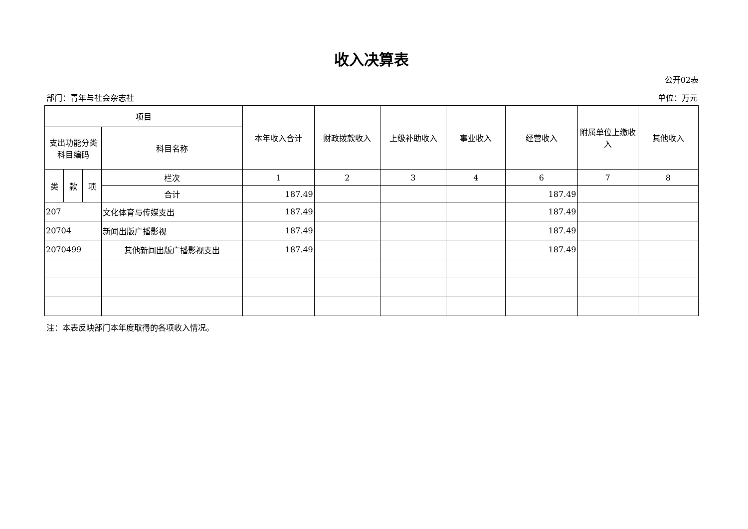收入决算表
公开02表
部门：青年与社会杂志社 单位：万元
| 项目 | | | | 本年收入合计 | 财政拨款收入 | 上级补助收入 | 事业收入 | 经营收入 | 附属单位上缴收入 | 其他收入 |
| 支出功能分类科目编码 | | | 科目名称 | | | | | | | |
| 类 | 款 | 项 | 栏次 | 1 | 2 | 3 | 4 | 6 | 7 | 8 |
| | | | 合计 | 187.49 | | | | 187.49 | | |
| 207 | | | 文化体育与传媒支出 | 187.49 | | | | 187.49 | | |
| 20704 | | | 新闻出版广播影视 | 187.49 | | | | 187.49 | | |
| 2070499 | | | 其他新闻出版广播影视支出 | 187.49 | | | | 187.49 | | |
注：本表反映部门本年度取得的各项收入情况。